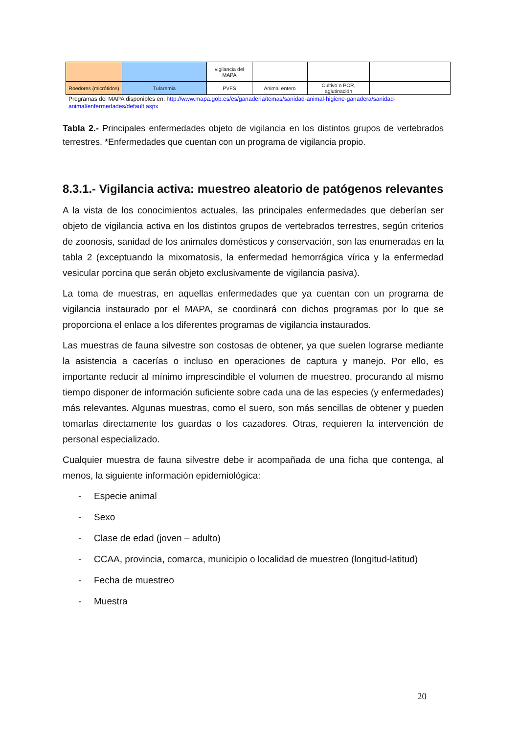| | | vigilancia del MAPA | | | |
| Roedores (micrótidos) | Tularemia | PVFS | Animal entero | Cultivo o PCR, aglutinación | |
Programas del MAPA disponibles en: http://www.mapa.gob.es/es/ganaderia/temas/sanidad-animal-higiene-ganadera/sanidad-animal/enfermedades/default.aspx
Tabla 2.- Principales enfermedades objeto de vigilancia en los distintos grupos de vertebrados terrestres. *Enfermedades que cuentan con un programa de vigilancia propio.
8.3.1.- Vigilancia activa: muestreo aleatorio de patógenos relevantes
A la vista de los conocimientos actuales, las principales enfermedades que deberían ser objeto de vigilancia activa en los distintos grupos de vertebrados terrestres, según criterios de zoonosis, sanidad de los animales domésticos y conservación, son las enumeradas en la tabla 2 (exceptuando la mixomatosis, la enfermedad hemorrágica vírica y la enfermedad vesicular porcina que serán objeto exclusivamente de vigilancia pasiva).
La toma de muestras, en aquellas enfermedades que ya cuentan con un programa de vigilancia instaurado por el MAPA, se coordinará con dichos programas por lo que se proporciona el enlace a los diferentes programas de vigilancia instaurados.
Las muestras de fauna silvestre son costosas de obtener, ya que suelen lograrse mediante la asistencia a cacerías o incluso en operaciones de captura y manejo. Por ello, es importante reducir al mínimo imprescindible el volumen de muestreo, procurando al mismo tiempo disponer de información suficiente sobre cada una de las especies (y enfermedades) más relevantes. Algunas muestras, como el suero, son más sencillas de obtener y pueden tomarlas directamente los guardas o los cazadores. Otras, requieren la intervención de personal especializado.
Cualquier muestra de fauna silvestre debe ir acompañada de una ficha que contenga, al menos, la siguiente información epidemiológica:
- Especie animal
- Sexo
- Clase de edad (joven – adulto)
- CCAA, provincia, comarca, municipio o localidad de muestreo (longitud-latitud)
- Fecha de muestreo
- Muestra
20